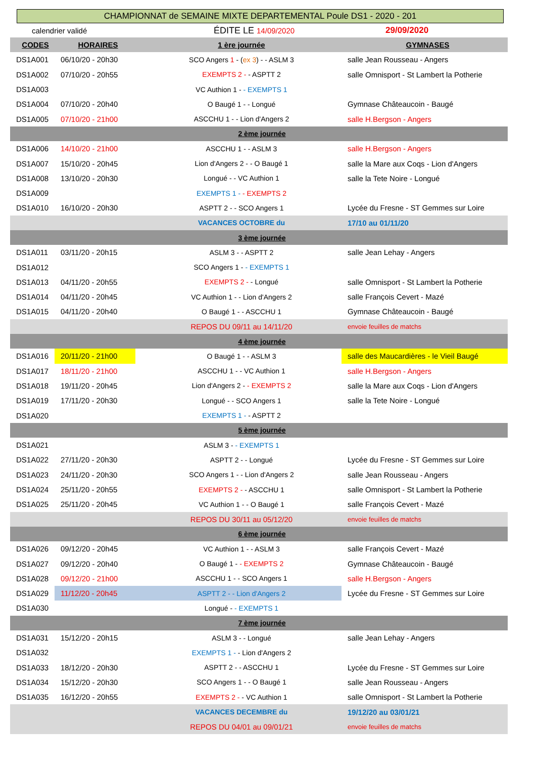CHAMPIONNAT de SEMAINE MIXTE DEPARTEMENTAL Poule DS1 - 2020 - 201
calendrier validé ÉDITE LE 14/09/2020 29/09/2020
| CODES | HORAIRES | 1 ère journée | GYMNASES |
| --- | --- | --- | --- |
| DS1A001 | 06/10/20 - 20h30 | SCO Angers 1 - ( ex 3 ) - - ASLM 3 | salle Jean Rousseau - Angers |
| DS1A002 | 07/10/20 - 20h55 | EXEMPTS 2 - - ASPTT 2 | salle Omnisport - St Lambert la Potherie |
| DS1A003 | | VC Authion 1 - - EXEMPTS 1 | |
| DS1A004 | 07/10/20 - 20h40 | O Baugé 1 - - Longué | Gymnase Châteaucoin - Baugé |
| DS1A005 | 07/10/20 - 21h00 | ASCCHU 1 - - Lion d'Angers 2 | salle H.Bergson - Angers |
| 2 ème journée | | | |
| DS1A006 | 14/10/20 - 21h00 | ASCCHU 1 - - ASLM 3 | salle H.Bergson - Angers |
| DS1A007 | 15/10/20 - 20h45 | Lion d'Angers 2 - - O Baugé 1 | salle la Mare aux Coqs - Lion d'Angers |
| DS1A008 | 13/10/20 - 20h30 | Longué - - VC Authion 1 | salle la Tete Noire - Longué |
| DS1A009 | | EXEMPTS 1 - - EXEMPTS 2 | |
| DS1A010 | 16/10/20 - 20h30 | ASPTT 2 - - SCO Angers 1 | Lycée du Fresne - ST Gemmes sur Loire |
| | | VACANCES OCTOBRE du | 17/10 au 01/11/20 |
| 3 ème journée | | | |
| DS1A011 | 03/11/20 - 20h15 | ASLM 3 - - ASPTT 2 | salle Jean Lehay - Angers |
| DS1A012 | | SCO Angers 1 - - EXEMPTS 1 | |
| DS1A013 | 04/11/20 - 20h55 | EXEMPTS 2 - - Longué | salle Omnisport - St Lambert la Potherie |
| DS1A014 | 04/11/20 - 20h45 | VC Authion 1 - - Lion d'Angers 2 | salle François Cevert - Mazé |
| DS1A015 | 04/11/20 - 20h40 | O Baugé 1 - - ASCCHU 1 | Gymnase Châteaucoin - Baugé |
| | | REPOS DU 09/11 au 14/11/20 | envoie feuilles de matchs |
| 4 ème journée | | | |
| DS1A016 | 20/11/20 - 21h00 | O Baugé 1 - - ASLM 3 | salle des Maucardières - le Vieil Baugé |
| DS1A017 | 18/11/20 - 21h00 | ASCCHU 1 - - VC Authion 1 | salle H.Bergson - Angers |
| DS1A018 | 19/11/20 - 20h45 | Lion d'Angers 2 - - EXEMPTS 2 | salle la Mare aux Coqs - Lion d'Angers |
| DS1A019 | 17/11/20 - 20h30 | Longué - - SCO Angers 1 | salle la Tete Noire - Longué |
| DS1A020 | | EXEMPTS 1 - - ASPTT 2 | |
| 5 ème journée | | | |
| DS1A021 | | ASLM 3 - - EXEMPTS 1 | |
| DS1A022 | 27/11/20 - 20h30 | ASPTT 2 - - Longué | Lycée du Fresne - ST Gemmes sur Loire |
| DS1A023 | 24/11/20 - 20h30 | SCO Angers 1 - - Lion d'Angers 2 | salle Jean Rousseau - Angers |
| DS1A024 | 25/11/20 - 20h55 | EXEMPTS 2 - - ASCCHU 1 | salle Omnisport - St Lambert la Potherie |
| DS1A025 | 25/11/20 - 20h45 | VC Authion 1 - - O Baugé 1 | salle François Cevert - Mazé |
| | | REPOS DU 30/11 au 05/12/20 | envoie feuilles de matchs |
| 6 ème journée | | | |
| DS1A026 | 09/12/20 - 20h45 | VC Authion 1 - - ASLM 3 | salle François Cevert - Mazé |
| DS1A027 | 09/12/20 - 20h40 | O Baugé 1 - - EXEMPTS 2 | Gymnase Châteaucoin - Baugé |
| DS1A028 | 09/12/20 - 21h00 | ASCCHU 1 - - SCO Angers 1 | salle H.Bergson - Angers |
| DS1A029 | 11/12/20 - 20h45 | ASPTT 2 - - Lion d'Angers 2 | Lycée du Fresne - ST Gemmes sur Loire |
| DS1A030 | | Longué - - EXEMPTS 1 | |
| 7 ème journée | | | |
| DS1A031 | 15/12/20 - 20h15 | ASLM 3 - - Longué | salle Jean Lehay - Angers |
| DS1A032 | | EXEMPTS 1 - - Lion d'Angers 2 | |
| DS1A033 | 18/12/20 - 20h30 | ASPTT 2 - - ASCCHU 1 | Lycée du Fresne - ST Gemmes sur Loire |
| DS1A034 | 15/12/20 - 20h30 | SCO Angers 1 - - O Baugé 1 | salle Jean Rousseau - Angers |
| DS1A035 | 16/12/20 - 20h55 | EXEMPTS 2 - - VC Authion 1 | salle Omnisport - St Lambert la Potherie |
| | | VACANCES DECEMBRE du | 19/12/20 au 03/01/21 |
| | | REPOS DU 04/01 au 09/01/21 | envoie feuilles de matchs |